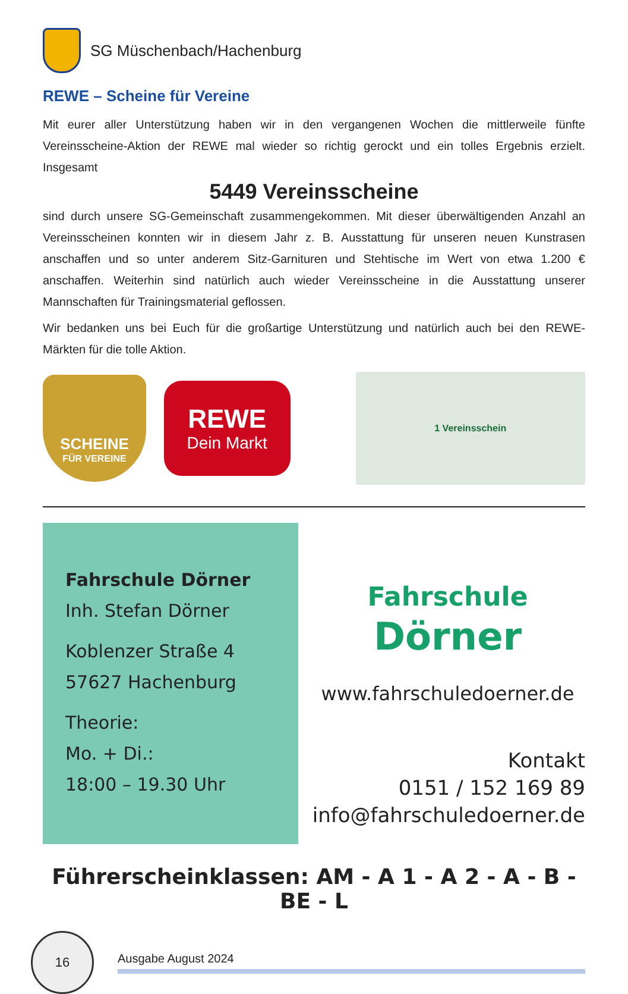SG Müschenbach/Hachenburg
REWE – Scheine für Vereine
Mit eurer aller Unterstützung haben wir in den vergangenen Wochen die mittlerweile fünfte Vereinsscheine-Aktion der REWE mal wieder so richtig gerockt und ein tolles Ergebnis erzielt. Insgesamt
5449 Vereinsscheine
sind durch unsere SG-Gemeinschaft zusammengekommen. Mit dieser überwältigenden Anzahl an Vereinsscheinen konnten wir in diesem Jahr z. B. Ausstattung für unseren neuen Kunstrasen anschaffen und so unter anderem Sitz-Garnituren und Stehtische im Wert von etwa 1.200 € anschaffen. Weiterhin sind natürlich auch wieder Vereinsscheine in die Ausstattung unserer Mannschaften für Trainingsmaterial geflossen.
Wir bedanken uns bei Euch für die großartige Unterstützung und natürlich auch bei den REWE-Märkten für die tolle Aktion.
SCHEINE
FÜR VEREINE
REWE
Dein Markt
1 Vereinsschein
Fahrschule Dörner
Inh. Stefan Dörner
Koblenzer Straße 4
57627 Hachenburg
Theorie:
Mo. + Di.:
18:00 – 19.30 Uhr
Fahrschule Dörner
www.fahrschuledoerner.de
Kontakt
0151 / 152 169 89
info@fahrschuledoerner.de
Führerscheinklassen: AM - A 1 - A 2 - A - B - BE - L
16
Ausgabe August 2024